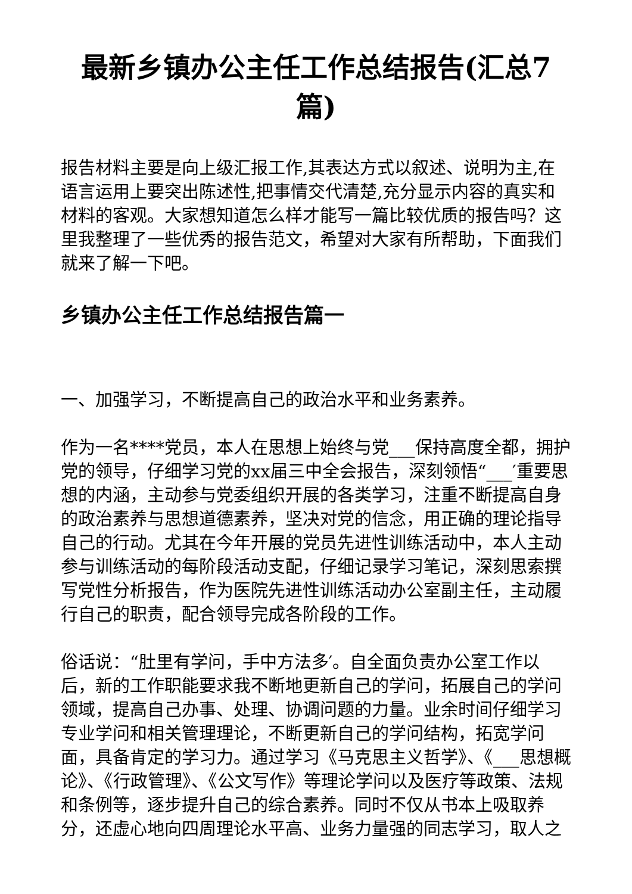最新乡镇办公主任工作总结报告(汇总7篇)
报告材料主要是向上级汇报工作,其表达方式以叙述、说明为主,在语言运用上要突出陈述性,把事情交代清楚,充分显示内容的真实和材料的客观。大家想知道怎么样才能写一篇比较优质的报告吗？这里我整理了一些优秀的报告范文，希望对大家有所帮助，下面我们就来了解一下吧。
乡镇办公主任工作总结报告篇一
一、加强学习，不断提高自己的政治水平和业务素养。
作为一名****党员，本人在思想上始终与党___保持高度全都，拥护党的领导，仔细学习党的xx届三中全会报告，深刻领悟“___′重要思想的内涵，主动参与党委组织开展的各类学习，注重不断提高自身的政治素养与思想道德素养，坚决对党的信念，用正确的理论指导自己的行动。尤其在今年开展的党员先进性训练活动中，本人主动参与训练活动的每阶段活动支配，仔细记录学习笔记，深刻思索撰写党性分析报告，作为医院先进性训练活动办公室副主任，主动履行自己的职责，配合领导完成各阶段的工作。
俗话说：“肚里有学问，手中方法多′。自全面负责办公室工作以后，新的工作职能要求我不断地更新自己的学问，拓展自己的学问领域，提高自己办事、处理、协调问题的力量。业余时间仔细学习专业学问和相关管理理论，不断更新自己的学问结构，拓宽学问面，具备肯定的学习力。通过学习《马克思主义哲学》、《___思想概论》、《行政管理》、《公文写作》等理论学问以及医疗等政策、法规和条例等，逐步提升自己的综合素养。同时不仅从书本上吸取养分，还虚心地向四周理论水平高、业务力量强的同志学习，取人之